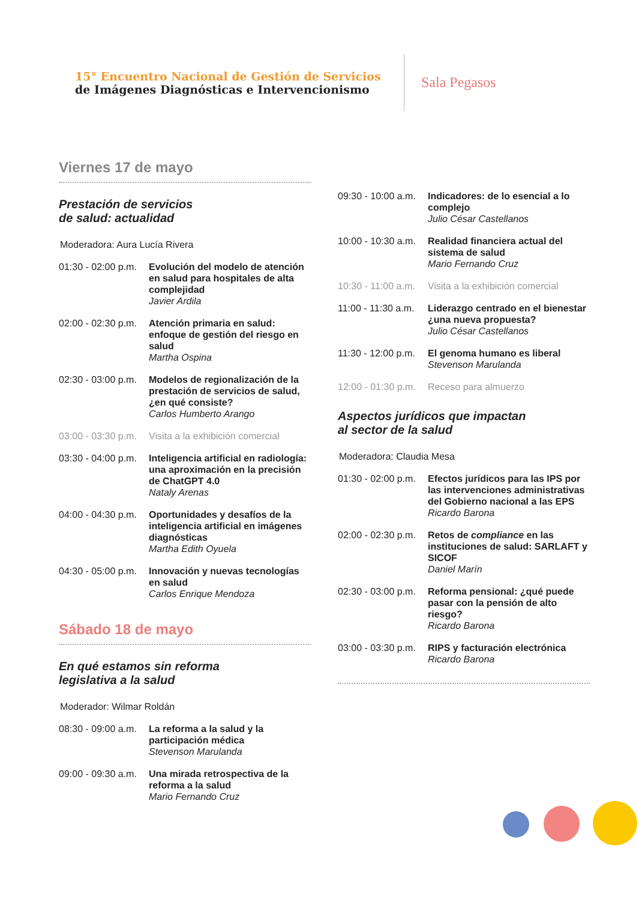15° Encuentro Nacional de Gestión de Servicios
de Imágenes Diagnósticas e Intervencionismo
Sala Pegasos
Viernes 17 de mayo
Prestación de servicios
de salud: actualidad
Moderadora: Aura Lucía Rivera
01:30 - 02:00 p.m.
Evolución del modelo de atención en salud para hospitales de alta complejidad
Javier Ardila
02:00 - 02:30 p.m.
Atención primaria en salud: enfoque de gestión del riesgo en salud
Martha Ospina
02:30 - 03:00 p.m.
Modelos de regionalización de la prestación de servicios de salud, ¿en qué consiste?
Carlos Humberto Arango
03:00 - 03:30 p.m.
Visita a la exhibición comercial
03:30 - 04:00 p.m.
Inteligencia artificial en radiología: una aproximación en la precisión de ChatGPT 4.0
Nataly Arenas
04:00 - 04:30 p.m.
Oportunidades y desafíos de la inteligencia artificial en imágenes diagnósticas
Martha Edith Oyuela
04:30 - 05:00 p.m.
Innovación y nuevas tecnologías en salud
Carlos Enrique Mendoza
Sábado 18 de mayo
En qué estamos sin reforma
legislativa a la salud
Moderador: Wilmar Roldán
08:30 - 09:00 a.m.
La reforma a la salud y la participación médica
Stevenson Marulanda
09:00 - 09:30 a.m.
Una mirada retrospectiva de la reforma a la salud
Mario Fernando Cruz
09:30 - 10:00 a.m.
Indicadores: de lo esencial a lo complejo
Julio César Castellanos
10:00 - 10:30 a.m.
Realidad financiera actual del sistema de salud
Mario Fernando Cruz
10:30 - 11:00 a.m.
Visita a la exhibición comercial
11:00 - 11:30 a.m.
Liderazgo centrado en el bienestar ¿una nueva propuesta?
Julio César Castellanos
11:30 - 12:00 p.m.
El genoma humano es liberal
Stevenson Marulanda
12:00 - 01:30 p.m.
Receso para almuerzo
Aspectos jurídicos que impactan
al sector de la salud
Moderadora: Claudia Mesa
01:30 - 02:00 p.m.
Efectos jurídicos para las IPS por las intervenciones administrativas del Gobierno nacional a las EPS
Ricardo Barona
02:00 - 02:30 p.m.
Retos de compliance en las instituciones de salud: SARLAFT y SICOF
Daniel Marín
02:30 - 03:00 p.m.
Reforma pensional: ¿qué puede pasar con la pensión de alto riesgo?
Ricardo Barona
03:00 - 03:30 p.m.
RIPS y facturación electrónica
Ricardo Barona